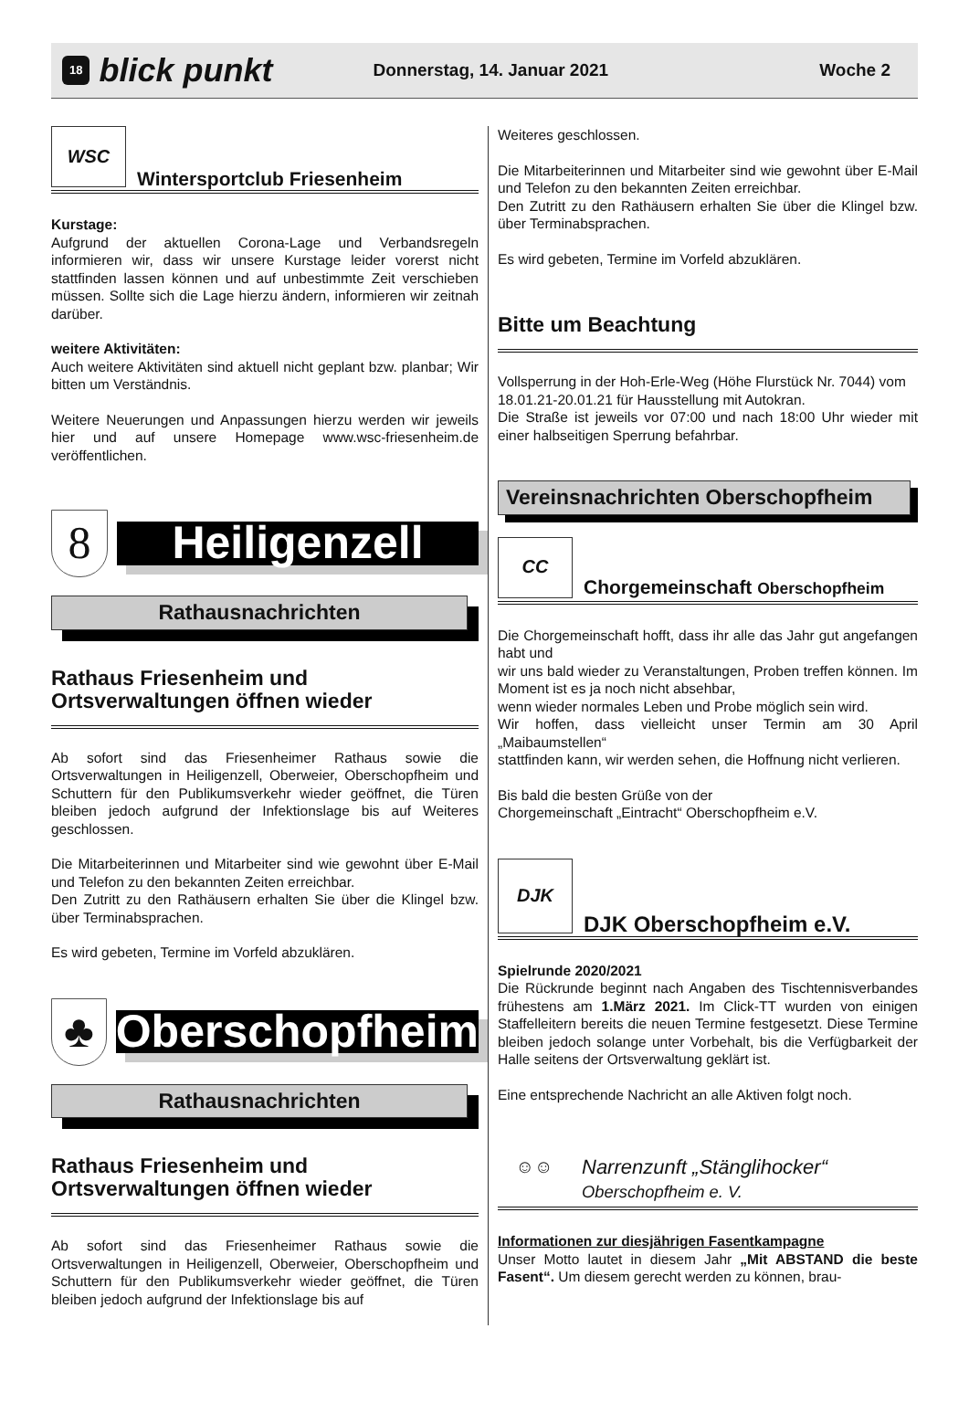18 blick punkt Donnerstag, 14. Januar 2021 Woche 2
WSC
Wintersportclub Friesenheim
Kurstage:
Aufgrund der aktuellen Corona-Lage und Verbandsregeln informieren wir, dass wir unsere Kurstage leider vorerst nicht stattfinden lassen können und auf unbestimmte Zeit verschieben müssen. Sollte sich die Lage hierzu ändern, informieren wir zeitnah darüber.
weitere Aktivitäten:
Auch weitere Aktivitäten sind aktuell nicht geplant bzw. planbar; Wir bitten um Verständnis.
Weitere Neuerungen und Anpassungen hierzu werden wir jeweils hier und auf unsere Homepage www.wsc-friesenheim.de veröffentlichen.
8
Heiligenzell
Rathausnachrichten
Rathaus Friesenheim und Ortsverwaltungen öffnen wieder
Ab sofort sind das Friesenheimer Rathaus sowie die Ortsverwaltungen in Heiligenzell, Oberweier, Oberschopfheim und Schuttern für den Publikumsverkehr wieder geöffnet, die Türen bleiben jedoch aufgrund der Infektionslage bis auf Weiteres geschlossen.
Die Mitarbeiterinnen und Mitarbeiter sind wie gewohnt über E-Mail und Telefon zu den bekannten Zeiten erreichbar.
Den Zutritt zu den Rathäusern erhalten Sie über die Klingel bzw. über Terminabsprachen.
Es wird gebeten, Termine im Vorfeld abzuklären.
♣
Oberschopfheim
Rathausnachrichten
Rathaus Friesenheim und Ortsverwaltungen öffnen wieder
Ab sofort sind das Friesenheimer Rathaus sowie die Ortsverwaltungen in Heiligenzell, Oberweier, Oberschopfheim und Schuttern für den Publikumsverkehr wieder geöffnet, die Türen bleiben jedoch aufgrund der Infektionslage bis auf
Weiteres geschlossen.
Die Mitarbeiterinnen und Mitarbeiter sind wie gewohnt über E-Mail und Telefon zu den bekannten Zeiten erreichbar.
Den Zutritt zu den Rathäusern erhalten Sie über die Klingel bzw. über Terminabsprachen.
Es wird gebeten, Termine im Vorfeld abzuklären.
Bitte um Beachtung
Vollsperrung in der Hoh-Erle-Weg (Höhe Flurstück Nr. 7044) vom
18.01.21-20.01.21 für Hausstellung mit Autokran.
Die Straße ist jeweils vor 07:00 und nach 18:00 Uhr wieder mit einer halbseitigen Sperrung befahrbar.
Vereinsnachrichten Oberschopfheim
CC
Chorgemeinschaft Oberschopfheim
Die Chorgemeinschaft hofft, dass ihr alle das Jahr gut angefangen habt und
wir uns bald wieder zu Veranstaltungen, Proben treffen können. Im Moment ist es ja noch nicht absehbar,
wenn wieder normales Leben und Probe möglich sein wird.
Wir hoffen, dass vielleicht unser Termin am 30 April „Maibaumstellen“
stattfinden kann, wir werden sehen, die Hoffnung nicht verlieren.
Bis bald die besten Grüße von der
Chorgemeinschaft „Eintracht“ Oberschopfheim e.V.
DJK
DJK Oberschopfheim e.V.
Spielrunde 2020/2021
Die Rückrunde beginnt nach Angaben des Tischtennisverbandes frühestens am 1.März 2021. Im Click-TT wurden von einigen Staffelleitern bereits die neuen Termine festgesetzt. Diese Termine bleiben jedoch solange unter Vorbehalt, bis die Verfügbarkeit der Halle seitens der Ortsverwaltung geklärt ist.
Eine entsprechende Nachricht an alle Aktiven folgt noch.
☺☺
Narrenzunft „Stänglihocker“
Oberschopfheim e. V.
Informationen zur diesjährigen Fasentkampagne
Unser Motto lautet in diesem Jahr „Mit ABSTAND die beste Fasent“. Um diesem gerecht werden zu können, brau-